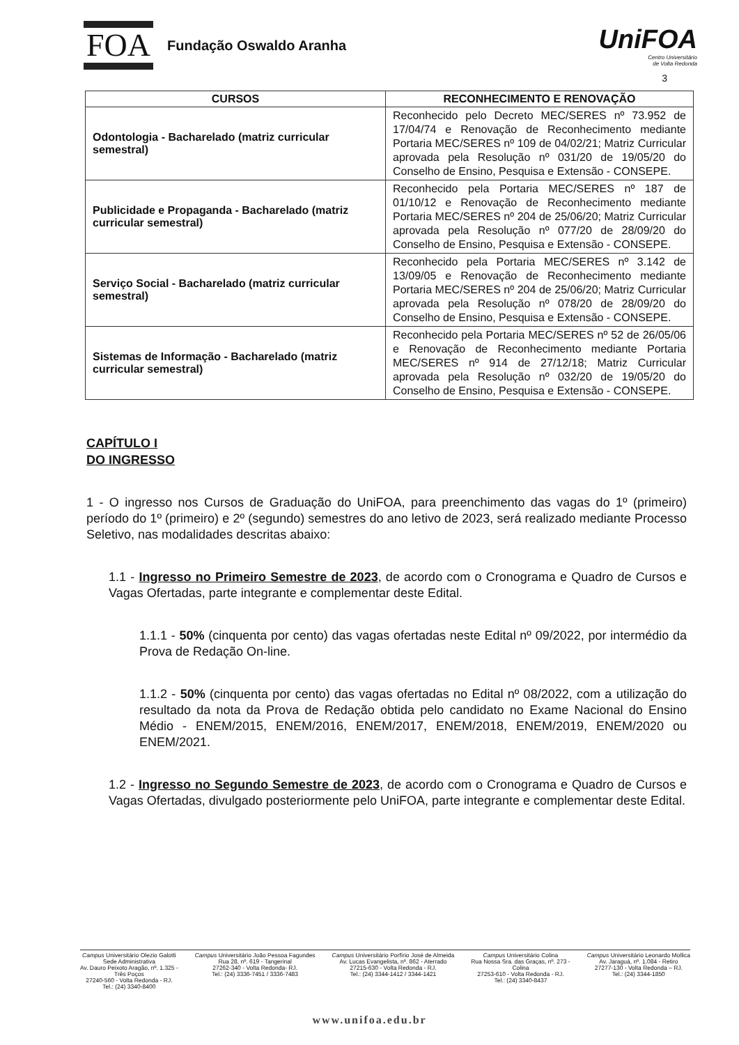FOA
Fundação Oswaldo Aranha
UniFOA
Centro Universitário
de Volta Redonda
3
| CURSOS | RECONHECIMENTO E RENOVAÇÃO |
| --- | --- |
| Odontologia - Bacharelado (matriz curricular semestral) | Reconhecido pelo Decreto MEC/SERES nº 73.952 de 17/04/74 e Renovação de Reconhecimento mediante Portaria MEC/SERES nº 109 de 04/02/21; Matriz Curricular aprovada pela Resolução nº 031/20 de 19/05/20 do Conselho de Ensino, Pesquisa e Extensão - CONSEPE. |
| Publicidade e Propaganda - Bacharelado (matriz curricular semestral) | Reconhecido pela Portaria MEC/SERES nº 187 de 01/10/12 e Renovação de Reconhecimento mediante Portaria MEC/SERES nº 204 de 25/06/20; Matriz Curricular aprovada pela Resolução nº 077/20 de 28/09/20 do Conselho de Ensino, Pesquisa e Extensão - CONSEPE. |
| Serviço Social - Bacharelado (matriz curricular semestral) | Reconhecido pela Portaria MEC/SERES nº 3.142 de 13/09/05 e Renovação de Reconhecimento mediante Portaria MEC/SERES nº 204 de 25/06/20; Matriz Curricular aprovada pela Resolução nº 078/20 de 28/09/20 do Conselho de Ensino, Pesquisa e Extensão - CONSEPE. |
| Sistemas de Informação - Bacharelado (matriz curricular semestral) | Reconhecido pela Portaria MEC/SERES nº 52 de 26/05/06 e Renovação de Reconhecimento mediante Portaria MEC/SERES nº 914 de 27/12/18; Matriz Curricular aprovada pela Resolução nº 032/20 de 19/05/20 do Conselho de Ensino, Pesquisa e Extensão - CONSEPE. |
CAPÍTULO I
DO INGRESSO
1 - O ingresso nos Cursos de Graduação do UniFOA, para preenchimento das vagas do 1º (primeiro) período do 1º (primeiro) e 2º (segundo) semestres do ano letivo de 2023, será realizado mediante Processo Seletivo, nas modalidades descritas abaixo:
1.1 - Ingresso no Primeiro Semestre de 2023, de acordo com o Cronograma e Quadro de Cursos e Vagas Ofertadas, parte integrante e complementar deste Edital.
1.1.1 - 50% (cinquenta por cento) das vagas ofertadas neste Edital nº 09/2022, por intermédio da Prova de Redação On-line.
1.1.2 - 50% (cinquenta por cento) das vagas ofertadas no Edital nº 08/2022, com a utilização do resultado da nota da Prova de Redação obtida pelo candidato no Exame Nacional do Ensino Médio - ENEM/2015, ENEM/2016, ENEM/2017, ENEM/2018, ENEM/2019, ENEM/2020 ou ENEM/2021.
1.2 - Ingresso no Segundo Semestre de 2023, de acordo com o Cronograma e Quadro de Cursos e Vagas Ofertadas, divulgado posteriormente pelo UniFOA, parte integrante e complementar deste Edital.
Campus Universitário Olezio Galotti
Sede Administrativa
Av. Dauro Peixoto Aragão, nº. 1.325 -
Três Poços
27240-560 - Volta Redonda - RJ.
Tel.: (24) 3340-8400
Campus Universitário João Pessoa Fagundes
Rua 28, nº. 619 - Tangerinal
27262-340 - Volta Redonda- RJ.
Tel.: (24) 3336-7451 / 3336-7483
Campus Universitário Porfírio José de Almeida
Av. Lucas Evangelista, nº. 862 - Aterrado
27215-630 - Volta Redonda - RJ.
Tel.: (24) 3344-1412 / 3344-1421
Campus Universitário Colina
Rua Nossa Sra. das Graças, nº. 273 -
Colina
27253-610 - Volta Redonda - RJ.
Tel.: (24) 3340-8437
Campus Universitário Leonardo Mollica
Av. Jaraguá, nº. 1.084 - Retiro
27277-130 - Volta Redonda – RJ.
Tel.: (24) 3344-1850
www.unifoa.edu.br